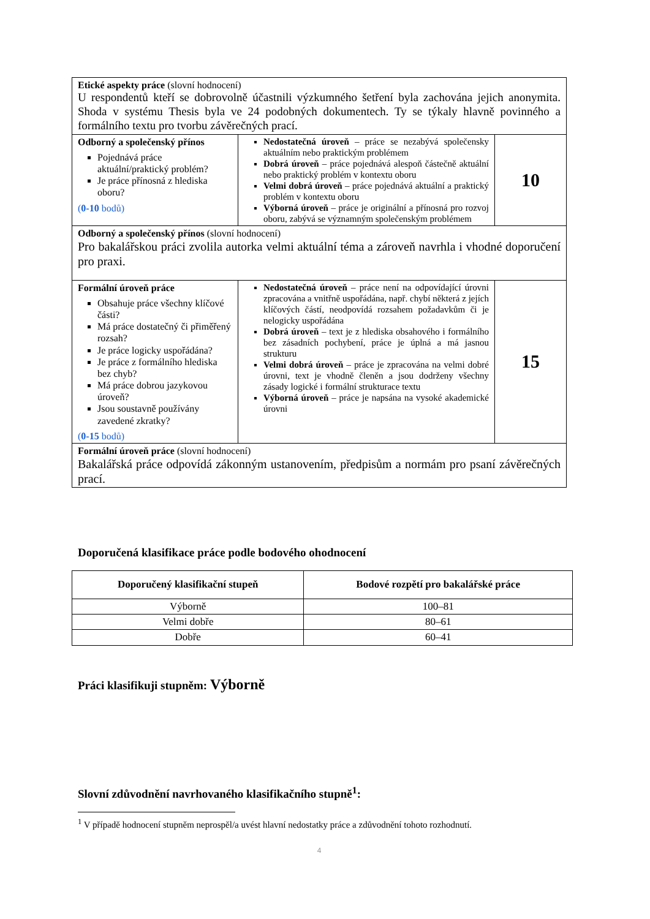| Etické aspekty práce (slovní hodnocení) U respondentů kteří se dobrovolně účastnili výzkumného šetření byla zachována jejich anonymita. Shoda v systému Thesis byla ve 24 podobných dokumentech. Ty se týkaly hlavně povinného a formálního textu pro tvorbu závěrečných prací. | | |
| Odborný a společenský přínos Pojednává práce aktuální/praktický problém? Je práce přínosná z hlediska oboru? ( 0-10 bodů) | Nedostatečná úroveň – práce se nezabývá společensky aktuálním nebo praktickým problémem Dobrá úroveň – práce pojednává alespoň částečně aktuální nebo praktický problém v kontextu oboru Velmi dobrá úroveň – práce pojednává aktuální a praktický problém v kontextu oboru Výborná úroveň – práce je originální a přínosná pro rozvoj oboru, zabývá se významným společenským problémem | 10 |
| Odborný a společenský přínos (slovní hodnocení) Pro bakalářskou práci zvolila autorka velmi aktuální téma a zároveň navrhla i vhodné doporučení pro praxi. | | |
| Formální úroveň práce Obsahuje práce všechny klíčové části? Má práce dostatečný či přiměřený rozsah? Je práce logicky uspořádána? Je práce z formálního hlediska bez chyb? Má práce dobrou jazykovou úroveň? Jsou soustavně používány zavedené zkratky? ( 0-15 bodů) | Nedostatečná úroveň – práce není na odpovídající úrovni zpracována a vnitřně uspořádána, např. chybí některá z jejích klíčových částí, neodpovídá rozsahem požadavkům či je nelogicky uspořádána Dobrá úroveň – text je z hlediska obsahového i formálního bez zásadních pochybení, práce je úplná a má jasnou strukturu Velmi dobrá úroveň – práce je zpracována na velmi dobré úrovni, text je vhodně členěn a jsou dodrženy všechny zásady logické i formální strukturace textu Výborná úroveň – práce je napsána na vysoké akademické úrovni | 15 |
| Formální úroveň práce (slovní hodnocení) Bakalářská práce odpovídá zákonným ustanovením, předpisům a normám pro psaní závěrečných prací. | | |
Doporučená klasifikace práce podle bodového ohodnocení
| Doporučený klasifikační stupeň | Bodové rozpětí pro bakalářské práce |
| --- | --- |
| Výborně | 100–81 |
| Velmi dobře | 80–61 |
| Dobře | 60–41 |
Práci klasifikuji stupněm: Výborně
Slovní zdůvodnění navrhovaného klasifikačního stupně<sup>1</sup>:
<sup>1</sup> V případě hodnocení stupněm neprospěl/a uvést hlavní nedostatky práce a zdůvodnění tohoto rozhodnutí.
4